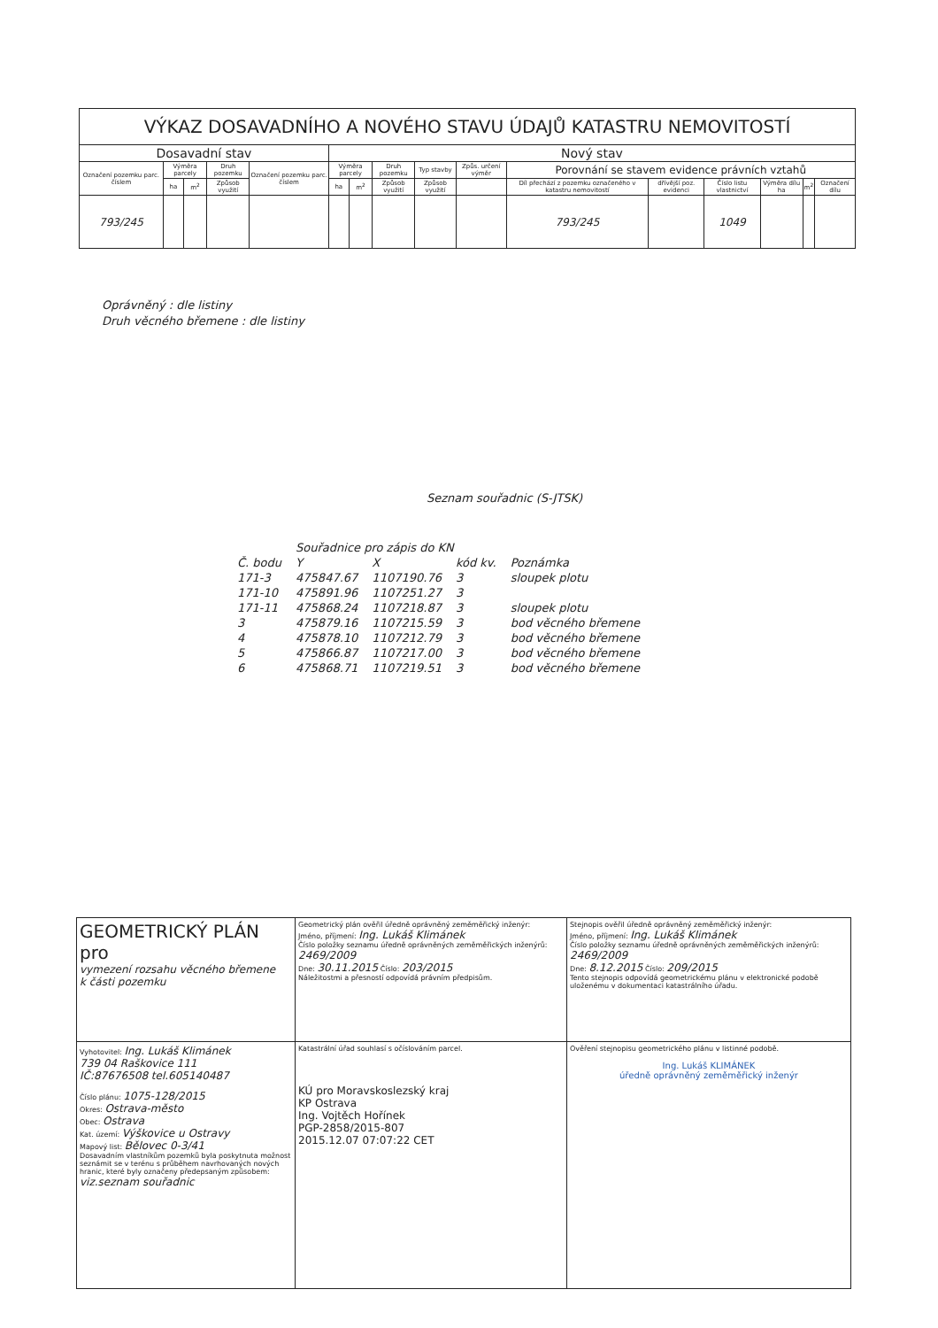| VÝKAZ DOSAVADNÍHO A NOVÉHO STAVU ÚDAJŮ KATASTRU NEMOVITOSTÍ | | | | | | | | | | | | | | | |
| --- | --- | --- | --- | --- | --- | --- | --- | --- | --- | --- | --- | --- | --- | --- | --- |
| Dosavadní stav | | | | | Nový stav | | | | | | | | | | |
| Označení pozemku parc. číslem | Výměra parcely | | Druh pozemku | Označení pozemku parc. číslem | Výměra parcely | | Druh pozemku | Typ stavby | Způs. určení výměr | Porovnání se stavem evidence právních vztahů | | | | | |
| | ha | m<sup>2</sup> | Způsob využití | | ha | m<sup>2</sup> | Způsob využití | Způsob využití | | Díl přechází z pozemku označeného v katastru nemovitostí | dřívější poz. evidenci | Číslo listu vlastnictví | Výměra dílu ha | m<sup>2</sup> | Označení dílu |
| 793/245 | | | | | | | | | | 793/245 | | 1049 | | | |
Oprávněný : dle listiny
Druh věcného břemene : dle listiny
Seznam souřadnic (S-JTSK)
| | Souřadnice pro zápis do KN | | | |
| --- | --- | --- | --- | --- |
| Č. bodu | Y | X | kód kv. | Poznámka |
| 171-3 | 475847.67 | 1107190.76 | 3 | sloupek plotu |
| 171-10 | 475891.96 | 1107251.27 | 3 | |
| 171-11 | 475868.24 | 1107218.87 | 3 | sloupek plotu |
| 3 | 475879.16 | 1107215.59 | 3 | bod věcného břemene |
| 4 | 475878.10 | 1107212.79 | 3 | bod věcného břemene |
| 5 | 475866.87 | 1107217.00 | 3 | bod věcného břemene |
| 6 | 475868.71 | 1107219.51 | 3 | bod věcného břemene |
| GEOMETRICKÝ PLÁN pro vymezení rozsahu věcného břemene k části pozemku | Geometrický plán ověřil úředně oprávněný zeměměřický inženýr: Jméno, příjmení: Ing. Lukáš Klimánek Číslo položky seznamu úředně oprávněných zeměměřických inženýrů: 2469/2009 Dne: 30.11.2015 Číslo: 203/2015 Náležitostmi a přesností odpovídá právním předpisům. | Stejnopis ověřil úředně oprávněný zeměměřický inženýr: Jméno, příjmení: Ing. Lukáš Klimánek Číslo položky seznamu úředně oprávněných zeměměřických inženýrů: 2469/2009 Dne: 8.12.2015 Číslo: 209/2015 Tento stejnopis odpovídá geometrickému plánu v elektronické podobě uloženému v dokumentaci katastrálního úřadu. |
| Vyhotovitel: Ing. Lukáš Klimánek 739 04 Raškovice 111 IČ:87676508 tel.605140487 Číslo plánu: 1075-128/2015 Okres: Ostrava-město Obec: Ostrava Kat. území: Výškovice u Ostravy Mapový list: Bělovec 0-3/41 Dosavadním vlastníkům pozemků byla poskytnuta možnost seznámit se v terénu s průběhem navrhovaných nových hranic, které byly označeny předepsaným způsobem: viz.seznam souřadnic | Katastrální úřad souhlasí s očíslováním parcel. KÚ pro Moravskoslezský kraj KP Ostrava Ing. Vojtěch Hořínek PGP-2858/2015-807 2015.12.07 07:07:22 CET | Ověření stejnopisu geometrického plánu v listinné podobě. Ing. Lukáš KLIMÁNEK úředně oprávněný zeměměřický inženýr |